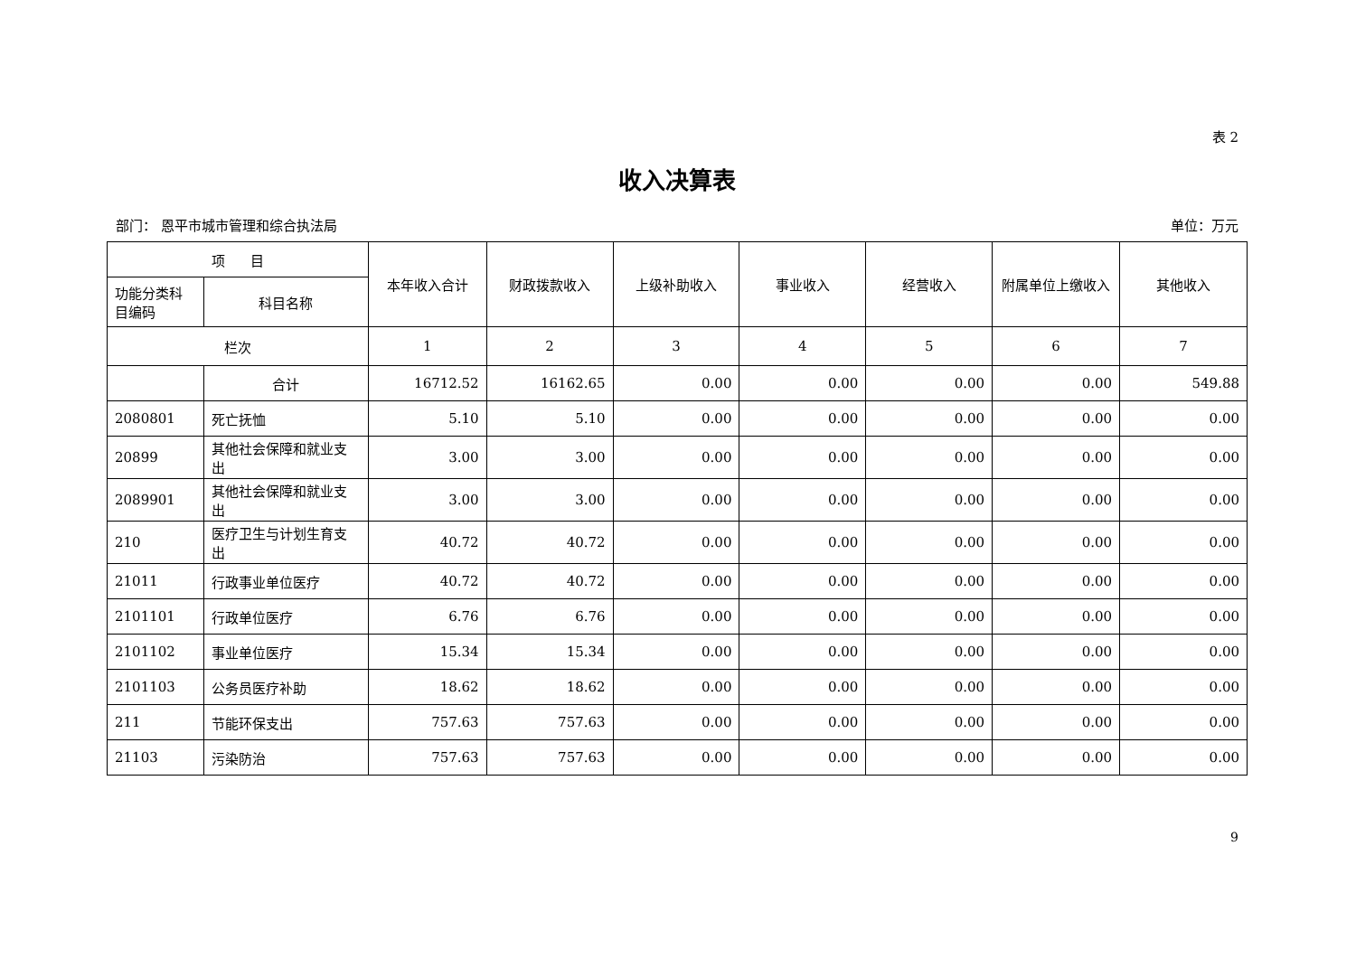表 2
收入决算表
部门： 恩平市城市管理和综合执法局 单位：万元
| 项 目 | | 本年收入合计 | 财政拨款收入 | 上级补助收入 | 事业收入 | 经营收入 | 附属单位上缴收入 | 其他收入 |
| --- | --- | --- | --- | --- | --- | --- | --- | --- |
| 功能分类科目编码 | 科目名称 | | | | | | | |
| 栏次 | | 1 | 2 | 3 | 4 | 5 | 6 | 7 |
| | 合计 | 16712.52 | 16162.65 | 0.00 | 0.00 | 0.00 | 0.00 | 549.88 |
| 2080801 | 死亡抚恤 | 5.10 | 5.10 | 0.00 | 0.00 | 0.00 | 0.00 | 0.00 |
| 20899 | 其他社会保障和就业支出 | 3.00 | 3.00 | 0.00 | 0.00 | 0.00 | 0.00 | 0.00 |
| 2089901 | 其他社会保障和就业支出 | 3.00 | 3.00 | 0.00 | 0.00 | 0.00 | 0.00 | 0.00 |
| 210 | 医疗卫生与计划生育支出 | 40.72 | 40.72 | 0.00 | 0.00 | 0.00 | 0.00 | 0.00 |
| 21011 | 行政事业单位医疗 | 40.72 | 40.72 | 0.00 | 0.00 | 0.00 | 0.00 | 0.00 |
| 2101101 | 行政单位医疗 | 6.76 | 6.76 | 0.00 | 0.00 | 0.00 | 0.00 | 0.00 |
| 2101102 | 事业单位医疗 | 15.34 | 15.34 | 0.00 | 0.00 | 0.00 | 0.00 | 0.00 |
| 2101103 | 公务员医疗补助 | 18.62 | 18.62 | 0.00 | 0.00 | 0.00 | 0.00 | 0.00 |
| 211 | 节能环保支出 | 757.63 | 757.63 | 0.00 | 0.00 | 0.00 | 0.00 | 0.00 |
| 21103 | 污染防治 | 757.63 | 757.63 | 0.00 | 0.00 | 0.00 | 0.00 | 0.00 |
9